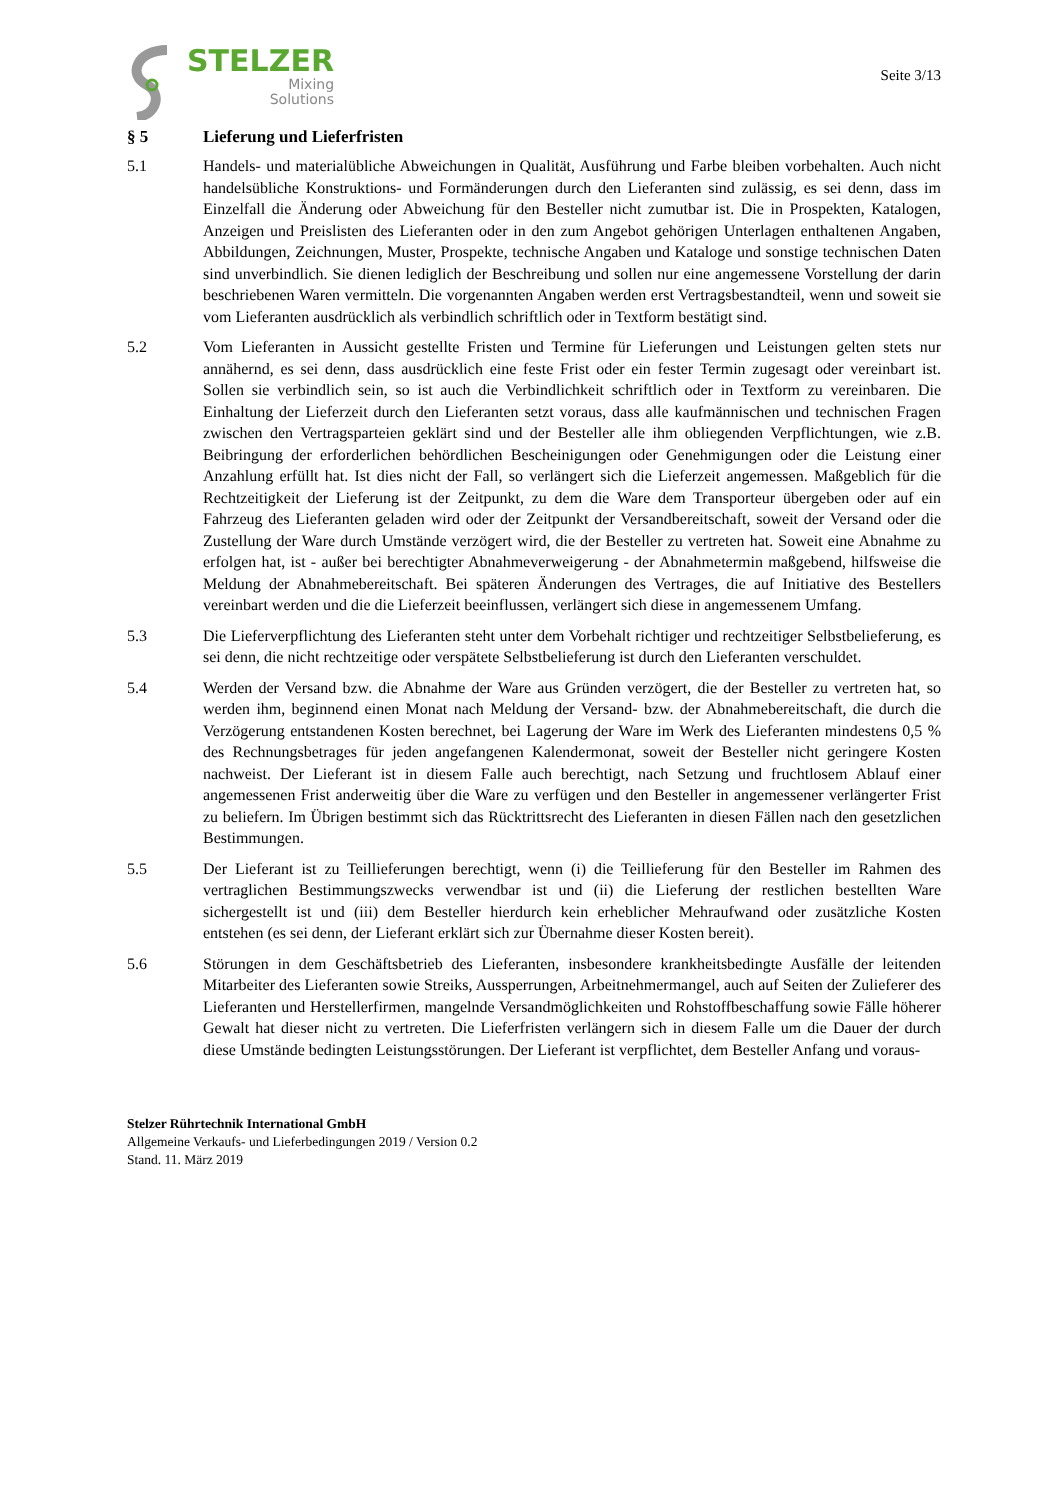STELZER
Mixing
Solutions
Seite 3/13
§ 5 Lieferung und Lieferfristen
5.1 Handels- und materialübliche Abweichungen in Qualität, Ausführung und Farbe bleiben vorbehalten. Auch nicht handelsübliche Konstruktions- und Formänderungen durch den Lieferanten sind zulässig, es sei denn, dass im Einzelfall die Änderung oder Abweichung für den Besteller nicht zumutbar ist. Die in Prospekten, Katalogen, Anzeigen und Preislisten des Lieferanten oder in den zum Angebot gehörigen Unterlagen enthaltenen Angaben, Abbildungen, Zeichnungen, Muster, Prospekte, technische Angaben und Kataloge und sonstige technischen Daten sind unverbindlich. Sie dienen lediglich der Beschreibung und sollen nur eine angemessene Vorstellung der darin beschriebenen Waren vermitteln. Die vorgenannten Angaben werden erst Vertragsbestandteil, wenn und soweit sie vom Lieferanten ausdrücklich als verbindlich schriftlich oder in Textform bestätigt sind.
5.2 Vom Lieferanten in Aussicht gestellte Fristen und Termine für Lieferungen und Leistungen gelten stets nur annähernd, es sei denn, dass ausdrücklich eine feste Frist oder ein fester Termin zugesagt oder vereinbart ist. Sollen sie verbindlich sein, so ist auch die Verbindlichkeit schriftlich oder in Textform zu vereinbaren. Die Einhaltung der Lieferzeit durch den Lieferanten setzt voraus, dass alle kaufmännischen und technischen Fragen zwischen den Vertragsparteien geklärt sind und der Besteller alle ihm obliegenden Verpflichtungen, wie z.B. Beibringung der erforderlichen behördlichen Bescheinigungen oder Genehmigungen oder die Leistung einer Anzahlung erfüllt hat. Ist dies nicht der Fall, so verlängert sich die Lieferzeit angemessen. Maßgeblich für die Rechtzeitigkeit der Lieferung ist der Zeitpunkt, zu dem die Ware dem Transporteur übergeben oder auf ein Fahrzeug des Lieferanten geladen wird oder der Zeitpunkt der Versandbereitschaft, soweit der Versand oder die Zustellung der Ware durch Umstände verzögert wird, die der Besteller zu vertreten hat. Soweit eine Abnahme zu erfolgen hat, ist - außer bei berechtigter Abnahmeverweigerung - der Abnahmetermin maßgebend, hilfsweise die Meldung der Abnahmebereitschaft. Bei späteren Änderungen des Vertrages, die auf Initiative des Bestellers vereinbart werden und die die Lieferzeit beeinflussen, verlängert sich diese in angemessenem Umfang.
5.3 Die Lieferverpflichtung des Lieferanten steht unter dem Vorbehalt richtiger und rechtzeitiger Selbstbelieferung, es sei denn, die nicht rechtzeitige oder verspätete Selbstbelieferung ist durch den Lieferanten verschuldet.
5.4 Werden der Versand bzw. die Abnahme der Ware aus Gründen verzögert, die der Besteller zu vertreten hat, so werden ihm, beginnend einen Monat nach Meldung der Versand- bzw. der Abnahmebereitschaft, die durch die Verzögerung entstandenen Kosten berechnet, bei Lagerung der Ware im Werk des Lieferanten mindestens 0,5 % des Rechnungsbetrages für jeden angefangenen Kalendermonat, soweit der Besteller nicht geringere Kosten nachweist. Der Lieferant ist in diesem Falle auch berechtigt, nach Setzung und fruchtlosem Ablauf einer angemessenen Frist anderweitig über die Ware zu verfügen und den Besteller in angemessener verlängerter Frist zu beliefern. Im Übrigen bestimmt sich das Rücktrittsrecht des Lieferanten in diesen Fällen nach den gesetzlichen Bestimmungen.
5.5 Der Lieferant ist zu Teillieferungen berechtigt, wenn (i) die Teillieferung für den Besteller im Rahmen des vertraglichen Bestimmungszwecks verwendbar ist und (ii) die Lieferung der restlichen bestellten Ware sichergestellt ist und (iii) dem Besteller hierdurch kein erheblicher Mehraufwand oder zusätzliche Kosten entstehen (es sei denn, der Lieferant erklärt sich zur Übernahme dieser Kosten bereit).
5.6 Störungen in dem Geschäftsbetrieb des Lieferanten, insbesondere krankheitsbedingte Ausfälle der leitenden Mitarbeiter des Lieferanten sowie Streiks, Aussperrungen, Arbeitnehmermangel, auch auf Seiten der Zulieferer des Lieferanten und Herstellerfirmen, mangelnde Versandmöglichkeiten und Rohstoffbeschaffung sowie Fälle höherer Gewalt hat dieser nicht zu vertreten. Die Lieferfristen verlängern sich in diesem Falle um die Dauer der durch diese Umstände bedingten Leistungsstörungen. Der Lieferant ist verpflichtet, dem Besteller Anfang und voraus-
Stelzer Rührtechnik International GmbH
Allgemeine Verkaufs- und Lieferbedingungen 2019 / Version 0.2
Stand. 11. März 2019